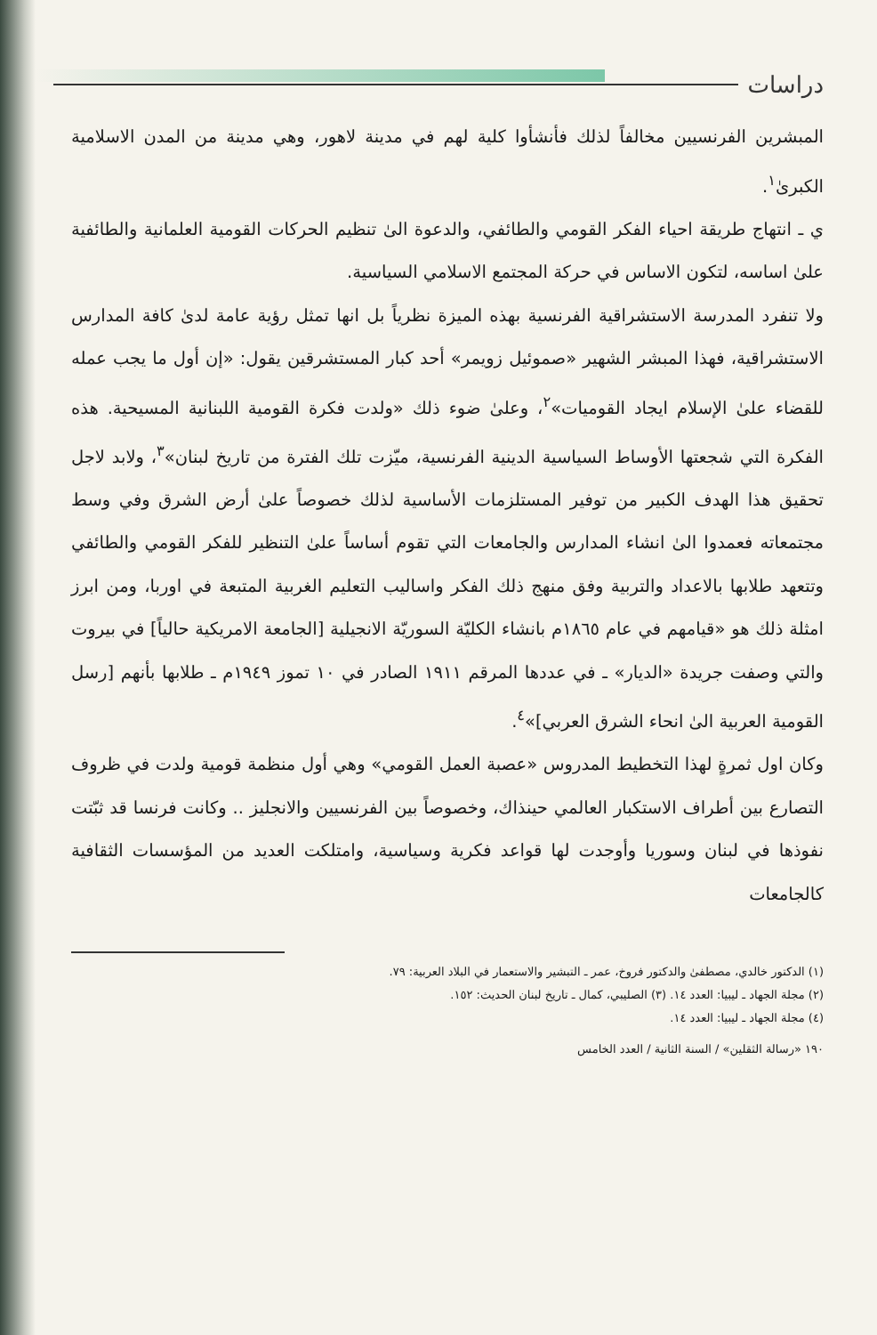دراسات
المبشرين الفرنسيين مخالفاً لذلك فأنشأوا كلية لهم في مدينة لاهور، وهي مدينة من المدن الاسلامية الكبرىٰ<sup>١</sup>.
ي ـ انتهاج طريقة احياء الفكر القومي والطائفي، والدعوة الىٰ تنظيم الحركات القومية العلمانية والطائفية علىٰ اساسه، لتكون الاساس في حركة المجتمع الاسلامي السياسية.
ولا تنفرد المدرسة الاستشراقية الفرنسية بهذه الميزة نظرياً بل انها تمثل رؤية عامة لدىٰ كافة المدارس الاستشراقية، فهذا المبشر الشهير «صموئيل زويمر» أحد كبار المستشرقين يقول: «إن أول ما يجب عمله للقضاء علىٰ الإسلام ايجاد القوميات»<sup>٢</sup>، وعلىٰ ضوء ذلك «ولدت فكرة القومية اللبنانية المسيحية. هذه الفكرة التي شجعتها الأوساط السياسية الدينية الفرنسية، ميّزت تلك الفترة من تاريخ لبنان»<sup>٣</sup>، ولابد لاجل تحقيق هذا الهدف الكبير من توفير المستلزمات الأساسية لذلك خصوصاً علىٰ أرض الشرق وفي وسط مجتمعاته فعمدوا الىٰ انشاء المدارس والجامعات التي تقوم أساساً علىٰ التنظير للفكر القومي والطائفي وتتعهد طلابها بالاعداد والتربية وفق منهج ذلك الفكر واساليب التعليم الغربية المتبعة في اوربا، ومن ابرز امثلة ذلك هو «قيامهم في عام ١٨٦٥م بانشاء الكليّة السوريّة الانجيلية [الجامعة الامريكية حالياً] في بيروت والتي وصفت جريدة «الديار» ـ في عددها المرقم ١٩١١ الصادر في ١٠ تموز ١٩٤٩م ـ طلابها بأنهم [رسل القومية العربية الىٰ انحاء الشرق العربي]»<sup>٤</sup>.
وكان اول ثمرةٍ لهذا التخطيط المدروس «عصبة العمل القومي» وهي أول منظمة قومية ولدت في ظروف التصارع بين أطراف الاستكبار العالمي حينذاك، وخصوصاً بين الفرنسيين والانجليز .. وكانت فرنسا قد ثبّتت نفوذها في لبنان وسوريا وأوجدت لها قواعد فكرية وسياسية، وامتلكت العديد من المؤسسات الثقافية كالجامعات
(١) الدكتور خالدي، مصطفىٰ والدكتور فروخ، عمر ـ التبشير والاستعمار في البلاد العربية: ٧٩.
(٢) مجلة الجهاد ـ ليبيا: العدد ١٤. (٣) الصليبي، كمال ـ تاريخ لبنان الحديث: ١٥٢.
(٤) مجلة الجهاد ـ ليبيا: العدد ١٤.
١٩٠ «رسالة الثقلين» / السنة الثانية / العدد الخامس